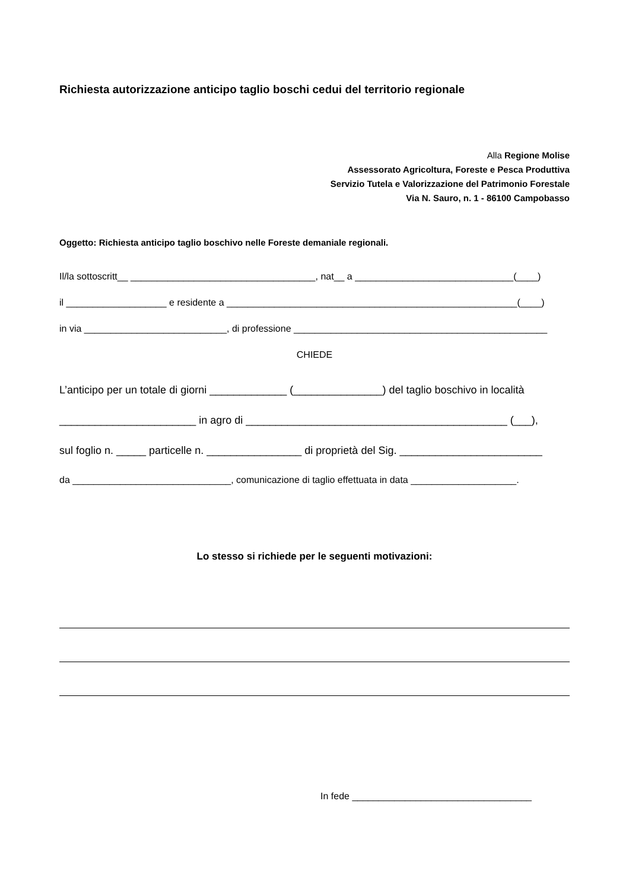Richiesta autorizzazione anticipo taglio boschi cedui del territorio regionale
Alla Regione Molise
Assessorato Agricoltura, Foreste e Pesca Produttiva
Servizio Tutela e Valorizzazione del Patrimonio Forestale
Via N. Sauro, n. 1 - 86100 Campobasso
Oggetto: Richiesta anticipo taglio boschivo nelle Foreste demaniale regionali.
Il/la sottoscritt__ ___________________________________, nat__ a ______________________________(____)
il ___________________ e residente a _______________________________________________________(____)
in via ___________________________, di professione ________________________________________________
CHIEDE
L’anticipo per un totale di giorni _____________ (_______________) del taglio boschivo in località
_______________________ in agro di ____________________________________________ (___),
sul foglio n. _____ particelle n. ________________ di proprietà del Sig. ________________________
da ______________________________, comunicazione di taglio effettuata in data ____________________.
Lo stesso si richiede per le seguenti motivazioni:
In fede __________________________________